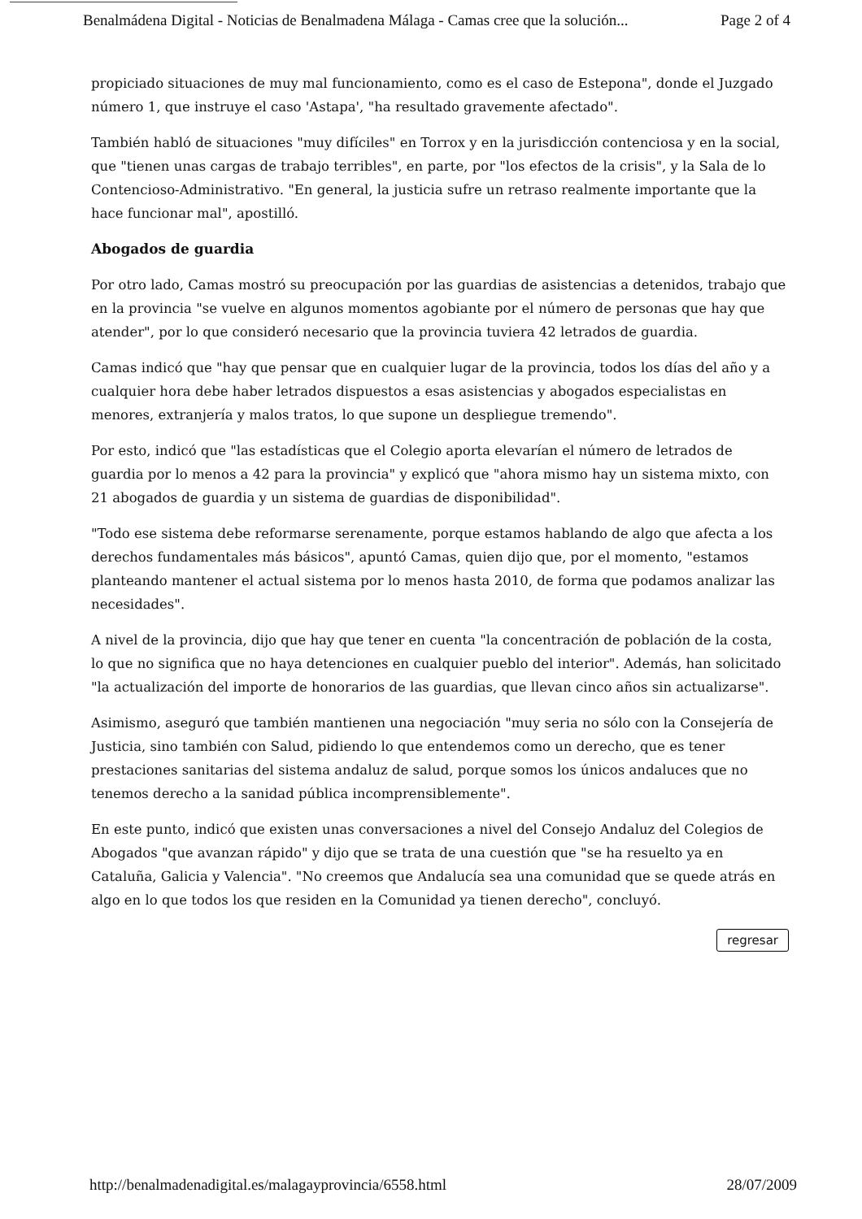Benalmádena Digital - Noticias de Benalmadena Málaga - Camas cree que la solución... Page 2 of 4
propiciado situaciones de muy mal funcionamiento, como es el caso de Estepona", donde el Juzgado número 1, que instruye el caso 'Astapa', "ha resultado gravemente afectado".
También habló de situaciones "muy difíciles" en Torrox y en la jurisdicción contenciosa y en la social, que "tienen unas cargas de trabajo terribles", en parte, por "los efectos de la crisis", y la Sala de lo Contencioso-Administrativo. "En general, la justicia sufre un retraso realmente importante que la hace funcionar mal", apostilló.
Abogados de guardia
Por otro lado, Camas mostró su preocupación por las guardias de asistencias a detenidos, trabajo que en la provincia "se vuelve en algunos momentos agobiante por el número de personas que hay que atender", por lo que consideró necesario que la provincia tuviera 42 letrados de guardia.
Camas indicó que "hay que pensar que en cualquier lugar de la provincia, todos los días del año y a cualquier hora debe haber letrados dispuestos a esas asistencias y abogados especialistas en menores, extranjería y malos tratos, lo que supone un despliegue tremendo".
Por esto, indicó que "las estadísticas que el Colegio aporta elevarían el número de letrados de guardia por lo menos a 42 para la provincia" y explicó que "ahora mismo hay un sistema mixto, con 21 abogados de guardia y un sistema de guardias de disponibilidad".
"Todo ese sistema debe reformarse serenamente, porque estamos hablando de algo que afecta a los derechos fundamentales más básicos", apuntó Camas, quien dijo que, por el momento, "estamos planteando mantener el actual sistema por lo menos hasta 2010, de forma que podamos analizar las necesidades".
A nivel de la provincia, dijo que hay que tener en cuenta "la concentración de población de la costa, lo que no significa que no haya detenciones en cualquier pueblo del interior". Además, han solicitado "la actualización del importe de honorarios de las guardias, que llevan cinco años sin actualizarse".
Asimismo, aseguró que también mantienen una negociación "muy seria no sólo con la Consejería de Justicia, sino también con Salud, pidiendo lo que entendemos como un derecho, que es tener prestaciones sanitarias del sistema andaluz de salud, porque somos los únicos andaluces que no tenemos derecho a la sanidad pública incomprensiblemente".
En este punto, indicó que existen unas conversaciones a nivel del Consejo Andaluz del Colegios de Abogados "que avanzan rápido" y dijo que se trata de una cuestión que "se ha resuelto ya en Cataluña, Galicia y Valencia". "No creemos que Andalucía sea una comunidad que se quede atrás en algo en lo que todos los que residen en la Comunidad ya tienen derecho", concluyó.
regresar
http://benalmadenadigital.es/malagayprovincia/6558.html 28/07/2009